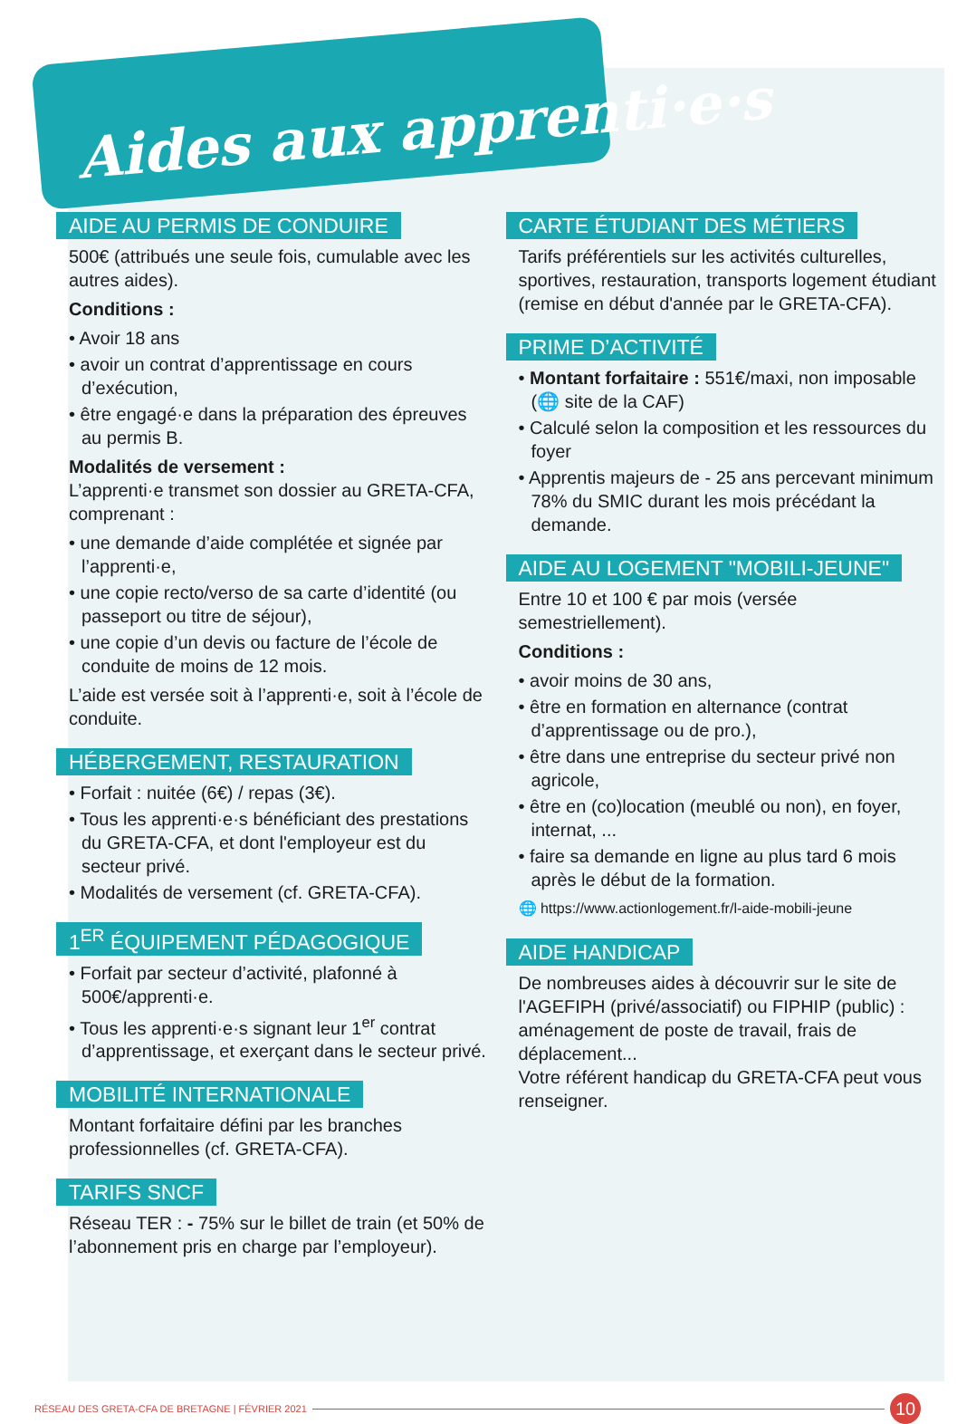Aides aux apprenti·e·s
AIDE AU PERMIS DE CONDUIRE
500€ (attribués une seule fois, cumulable avec les autres aides).
Conditions :
• Avoir 18 ans
• avoir un contrat d’apprentissage en cours d’exécution,
• être engagé·e dans la préparation des épreuves au permis B.
Modalités de versement :
L’apprenti·e transmet son dossier au GRETA-CFA, comprenant :
• une demande d’aide complétée et signée par l’apprenti·e,
• une copie recto/verso de sa carte d’identité (ou passeport ou titre de séjour),
• une copie d’un devis ou facture de l’école de conduite de moins de 12 mois.
L’aide est versée soit à l’apprenti·e, soit à l’école de conduite.
HÉBERGEMENT, RESTAURATION
• Forfait : nuitée (6€) / repas (3€).
• Tous les apprenti·e·s bénéficiant des prestations du GRETA-CFA, et dont l'employeur est du secteur privé.
• Modalités de versement (cf. GRETA-CFA).
1<sup>ER</sup> ÉQUIPEMENT PÉDAGOGIQUE
• Forfait par secteur d’activité, plafonné à 500€/apprenti·e.
• Tous les apprenti·e·s signant leur 1<sup>er</sup> contrat d’apprentissage, et exerçant dans le secteur privé.
MOBILITÉ INTERNATIONALE
Montant forfaitaire défini par les branches professionnelles (cf. GRETA-CFA).
TARIFS SNCF
Réseau TER : - 75% sur le billet de train (et 50% de l’abonnement pris en charge par l’employeur).
CARTE ÉTUDIANT DES MÉTIERS
Tarifs préférentiels sur les activités culturelles, sportives, restauration, transports logement étudiant (remise en début d'année par le GRETA-CFA).
PRIME D’ACTIVITÉ
• Montant forfaitaire : 551€/maxi, non imposable (🌐 site de la CAF)
• Calculé selon la composition et les ressources du foyer
• Apprentis majeurs de - 25 ans percevant minimum 78% du SMIC durant les mois précédant la demande.
AIDE AU LOGEMENT "MOBILI-JEUNE"
Entre 10 et 100 € par mois (versée semestriellement).
Conditions :
• avoir moins de 30 ans,
• être en formation en alternance (contrat d’apprentissage ou de pro.),
• être dans une entreprise du secteur privé non agricole,
• être en (co)location (meublé ou non), en foyer, internat, ...
• faire sa demande en ligne au plus tard 6 mois après le début de la formation.
🌐 https://www.actionlogement.fr/l-aide-mobili-jeune
AIDE HANDICAP
De nombreuses aides à découvrir sur le site de l'AGEFIPH (privé/associatif) ou FIPHIP (public) : aménagement de poste de travail, frais de déplacement...
Votre référent handicap du GRETA-CFA peut vous renseigner.
RÉSEAU DES GRETA-CFA DE BRETAGNE | FÉVRIER 2021 10